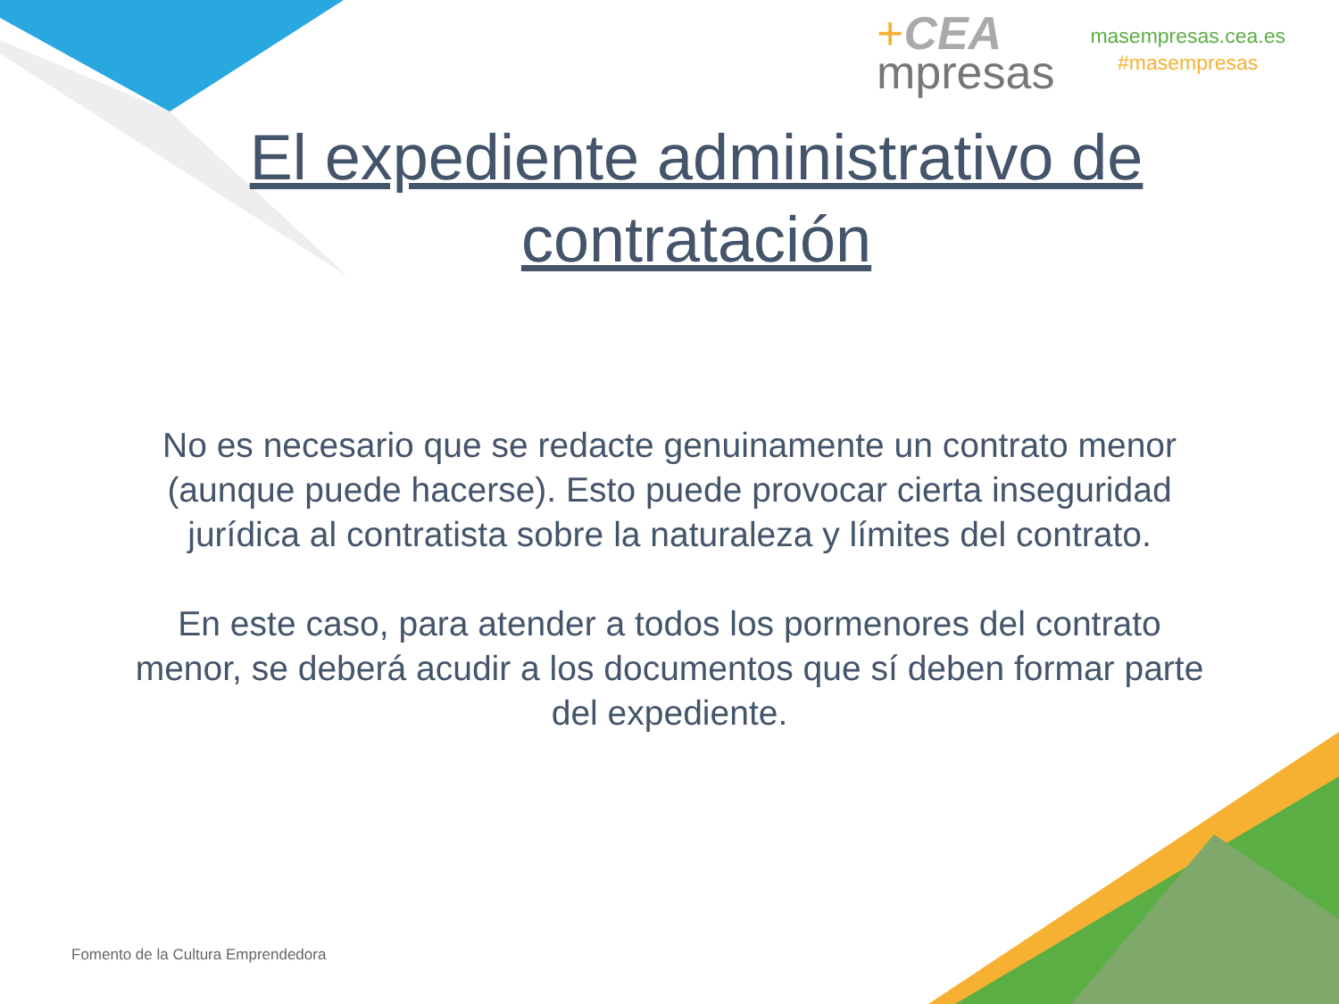+CEA
mpresas
masempresas.cea.es
#masempresas
El expediente administrativo de contratación
No es necesario que se redacte genuinamente un contrato menor (aunque puede hacerse). Esto puede provocar cierta inseguridad jurídica al contratista sobre la naturaleza y límites del contrato.
En este caso, para atender a todos los pormenores del contrato menor, se deberá acudir a los documentos que sí deben formar parte del expediente.
Fomento de la Cultura Emprendedora